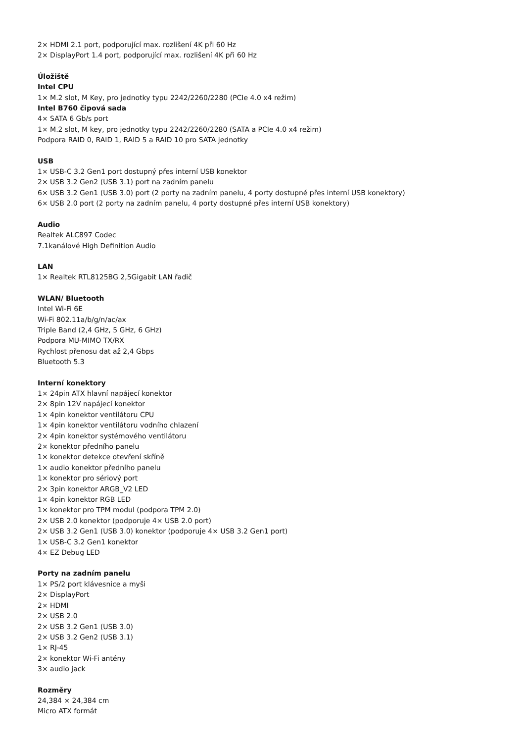2× HDMI 2.1 port, podporující max. rozlišení 4K při 60 Hz
2× DisplayPort 1.4 port, podporující max. rozlišení 4K při 60 Hz
Úložiště
Intel CPU
1× M.2 slot, M Key, pro jednotky typu 2242/2260/2280 (PCIe 4.0 x4 režim)
Intel B760 čipová sada
4× SATA 6 Gb/s port
1× M.2 slot, M key, pro jednotky typu 2242/2260/2280 (SATA a PCIe 4.0 x4 režim)
Podpora RAID 0, RAID 1, RAID 5 a RAID 10 pro SATA jednotky
USB
1× USB-C 3.2 Gen1 port dostupný přes interní USB konektor
2× USB 3.2 Gen2 (USB 3.1) port na zadním panelu
6× USB 3.2 Gen1 (USB 3.0) port (2 porty na zadním panelu, 4 porty dostupné přes interní USB konektory)
6× USB 2.0 port (2 porty na zadním panelu, 4 porty dostupné přes interní USB konektory)
Audio
Realtek ALC897 Codec
7.1kanálové High Definition Audio
LAN
1× Realtek RTL8125BG 2,5Gigabit LAN řadič
WLAN/ Bluetooth
Intel Wi-Fi 6E
Wi-Fi 802.11a/b/g/n/ac/ax
Triple Band (2,4 GHz, 5 GHz, 6 GHz)
Podpora MU-MIMO TX/RX
Rychlost přenosu dat až 2,4 Gbps
Bluetooth 5.3
Interní konektory
1× 24pin ATX hlavní napájecí konektor
2× 8pin 12V napájecí konektor
1× 4pin konektor ventilátoru CPU
1× 4pin konektor ventilátoru vodního chlazení
2× 4pin konektor systémového ventilátoru
2× konektor předního panelu
1× konektor detekce otevření skříně
1× audio konektor předního panelu
1× konektor pro sériový port
2× 3pin konektor ARGB_V2 LED
1× 4pin konektor RGB LED
1× konektor pro TPM modul (podpora TPM 2.0)
2× USB 2.0 konektor (podporuje 4× USB 2.0 port)
2× USB 3.2 Gen1 (USB 3.0) konektor (podporuje 4× USB 3.2 Gen1 port)
1× USB-C 3.2 Gen1 konektor
4× EZ Debug LED
Porty na zadním panelu
1× PS/2 port klávesnice a myši
2× DisplayPort
2× HDMI
2× USB 2.0
2× USB 3.2 Gen1 (USB 3.0)
2× USB 3.2 Gen2 (USB 3.1)
1× RJ-45
2× konektor Wi-Fi antény
3× audio jack
Rozměry
24,384 × 24,384 cm
Micro ATX formát